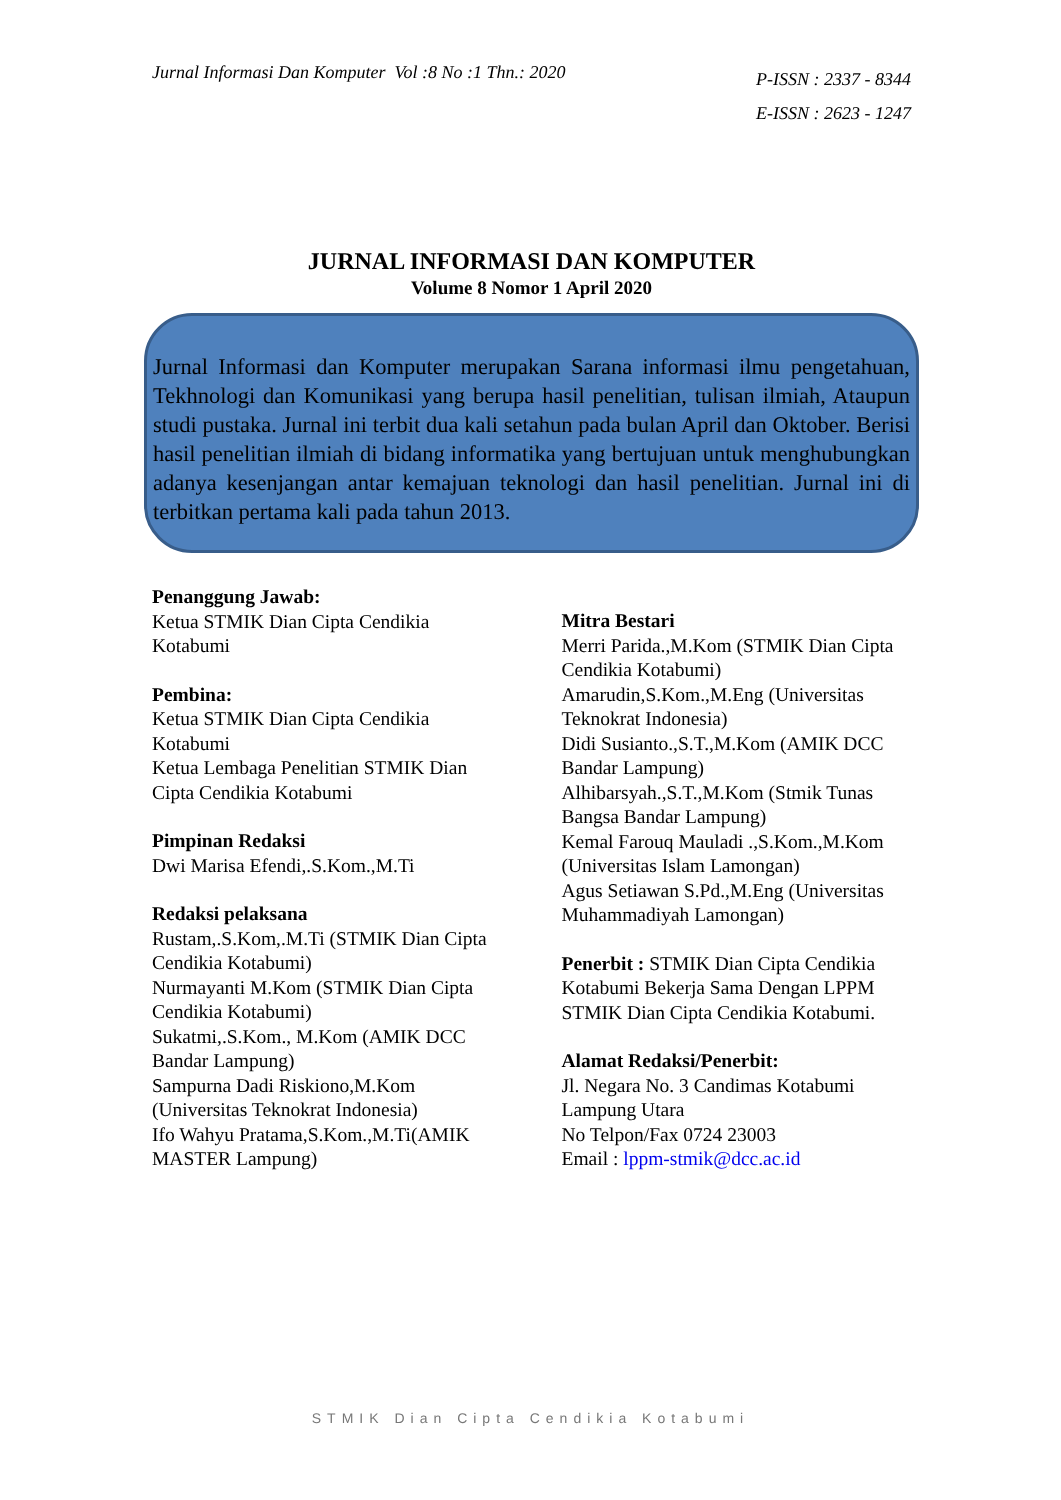Jurnal Informasi Dan Komputer Vol :8 No :1 Thn.: 2020
P-ISSN : 2337 - 8344
E-ISSN : 2623 - 1247
JURNAL INFORMASI DAN KOMPUTER
Volume 8 Nomor 1 April 2020
Jurnal Informasi dan Komputer merupakan Sarana informasi ilmu pengetahuan, Tekhnologi dan Komunikasi yang berupa hasil penelitian, tulisan ilmiah, Ataupun studi pustaka. Jurnal ini terbit dua kali setahun pada bulan April dan Oktober. Berisi hasil penelitian ilmiah di bidang informatika yang bertujuan untuk menghubungkan adanya kesenjangan antar kemajuan teknologi dan hasil penelitian. Jurnal ini di terbitkan pertama kali pada tahun 2013.
Penanggung Jawab:
Ketua STMIK Dian Cipta Cendikia
Kotabumi
Pembina:
Ketua STMIK Dian Cipta Cendikia Kotabumi
Ketua Lembaga Penelitian STMIK Dian Cipta Cendikia Kotabumi
Pimpinan Redaksi
Dwi Marisa Efendi,.S.Kom.,M.Ti
Redaksi pelaksana
Rustam,.S.Kom,.M.Ti (STMIK Dian Cipta Cendikia Kotabumi)
Nurmayanti M.Kom (STMIK Dian Cipta Cendikia Kotabumi)
Sukatmi,.S.Kom., M.Kom (AMIK DCC Bandar Lampung)
Sampurna Dadi Riskiono,M.Kom (Universitas Teknokrat Indonesia)
Ifo Wahyu Pratama,S.Kom.,M.Ti(AMIK MASTER Lampung)
Mitra Bestari
Merri Parida.,M.Kom (STMIK Dian Cipta Cendikia Kotabumi)
Amarudin,S.Kom.,M.Eng (Universitas Teknokrat Indonesia)
Didi Susianto.,S.T.,M.Kom (AMIK DCC Bandar Lampung)
Alhibarsyah.,S.T.,M.Kom (Stmik Tunas Bangsa Bandar Lampung)
Kemal Farouq Mauladi .,S.Kom.,M.Kom (Universitas Islam Lamongan)
Agus Setiawan S.Pd.,M.Eng (Universitas Muhammadiyah Lamongan)
Penerbit : STMIK Dian Cipta Cendikia Kotabumi Bekerja Sama Dengan LPPM STMIK Dian Cipta Cendikia Kotabumi.
Alamat Redaksi/Penerbit:
Jl. Negara No. 3 Candimas Kotabumi Lampung Utara
No Telpon/Fax 0724 23003
Email : lppm-stmik@dcc.ac.id
STMIK Dian Cipta Cendikia Kotabumi